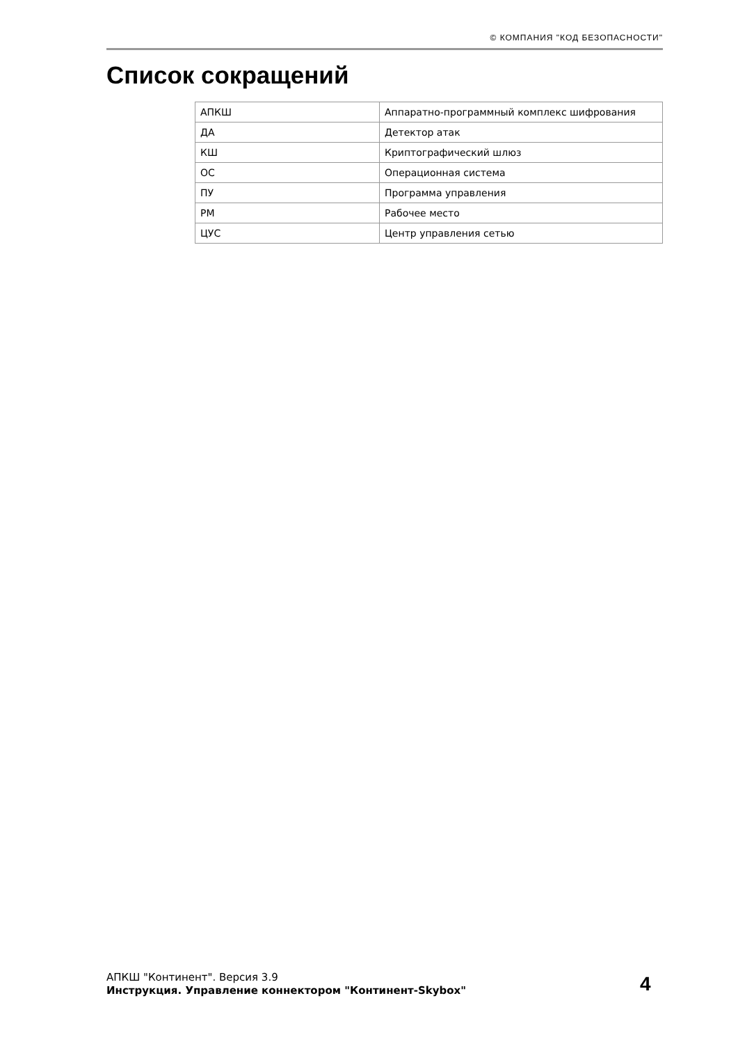© КОМПАНИЯ "КОД БЕЗОПАСНОСТИ"
Список сокращений
| АПКШ | Аппаратно-программный комплекс шифрования |
| ДА | Детектор атак |
| КШ | Криптографический шлюз |
| ОС | Операционная система |
| ПУ | Программа управления |
| РМ | Рабочее место |
| ЦУС | Центр управления сетью |
АПКШ "Континент". Версия 3.9
Инструкция. Управление коннектором "Континент-Skybox"
4